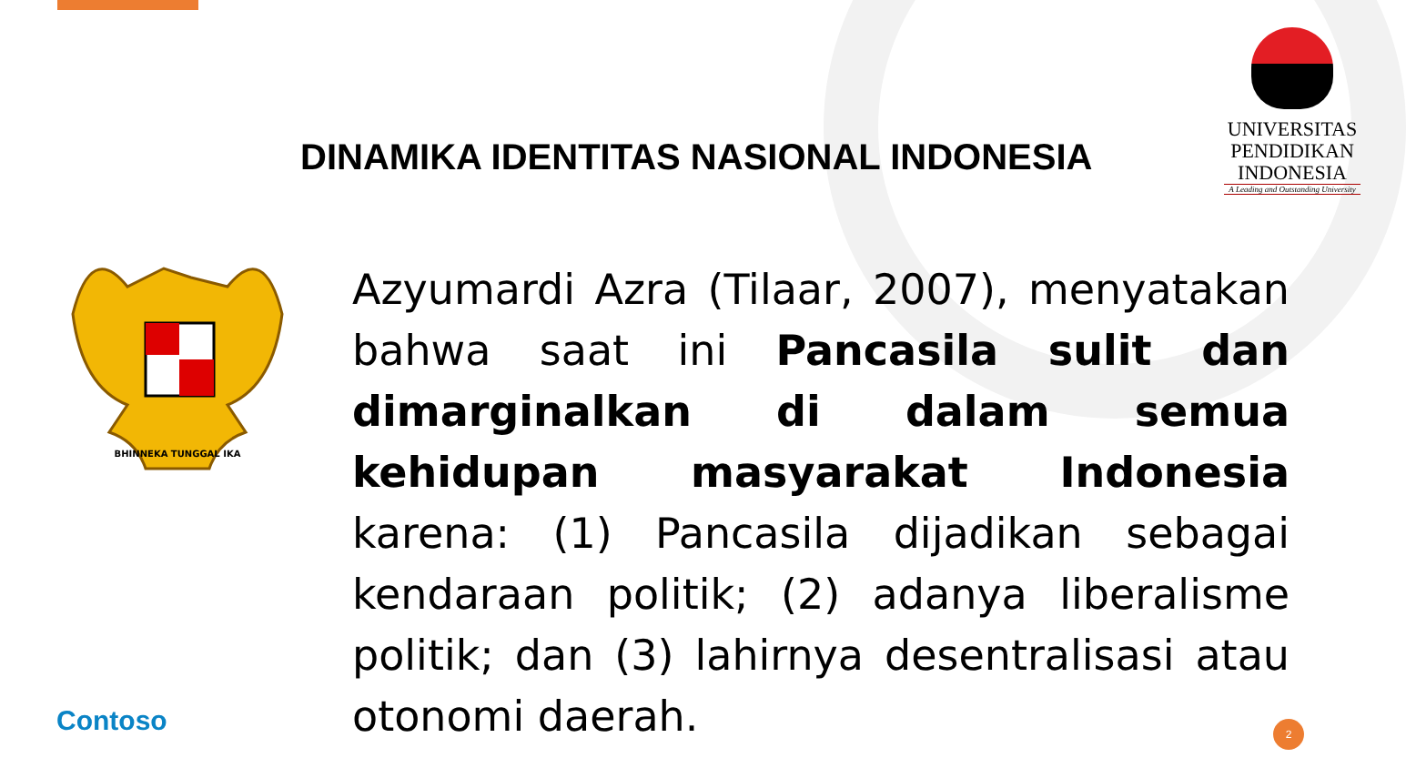DINAMIKA IDENTITAS NASIONAL INDONESIA
UNIVERSITAS
PENDIDIKAN
INDONESIA
A Leading and Outstanding University
BHINNEKA TUNGGAL IKA
Azyumardi Azra (Tilaar, 2007), menyatakan bahwa saat ini Pancasila sulit dan dimarginalkan di dalam semua kehidupan masyarakat Indonesia karena: (1) Pancasila dijadikan sebagai kendaraan politik; (2) adanya liberalisme politik; dan (3) lahirnya desentralisasi atau otonomi daerah.
Contoso 2